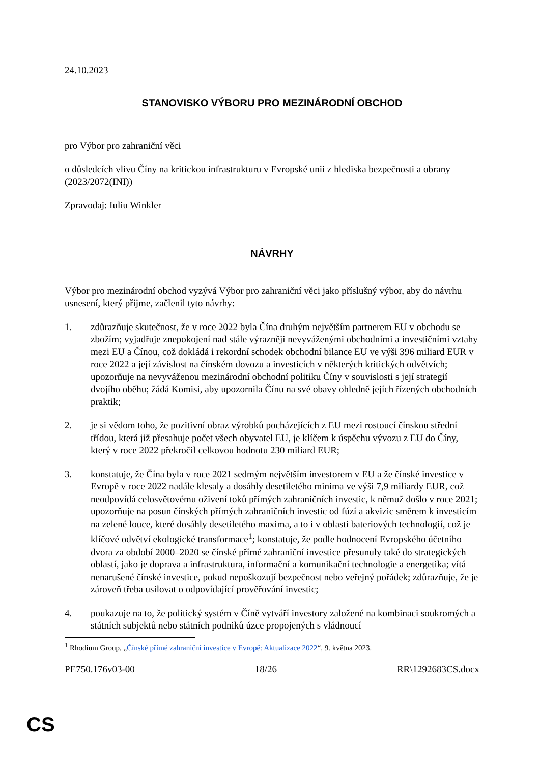24.10.2023
STANOVISKO VÝBORU PRO MEZINÁRODNÍ OBCHOD
pro Výbor pro zahraniční věci
o důsledcích vlivu Číny na kritickou infrastrukturu v Evropské unii z hlediska bezpečnosti a obrany
(2023/2072(INI))
Zpravodaj: Iuliu Winkler
NÁVRHY
Výbor pro mezinárodní obchod vyzývá Výbor pro zahraniční věci jako příslušný výbor, aby do návrhu usnesení, který přijme, začlenil tyto návrhy:
1. zdůrazňuje skutečnost, že v roce 2022 byla Čína druhým největším partnerem EU v obchodu se zbožím; vyjadřuje znepokojení nad stále výrazněji nevyváženými obchodními a investičními vztahy mezi EU a Čínou, což dokládá i rekordní schodek obchodní bilance EU ve výši 396 miliard EUR v roce 2022 a její závislost na čínském dovozu a investicích v některých kritických odvětvích; upozorňuje na nevyváženou mezinárodní obchodní politiku Číny v souvislosti s její strategií dvojího oběhu; žádá Komisi, aby upozornila Čínu na své obavy ohledně jejích řízených obchodních praktik;
2. je si vědom toho, že pozitivní obraz výrobků pocházejících z EU mezi rostoucí čínskou střední třídou, která již přesahuje počet všech obyvatel EU, je klíčem k úspěchu vývozu z EU do Číny, který v roce 2022 překročil celkovou hodnotu 230 miliard EUR;
3. konstatuje, že Čína byla v roce 2021 sedmým největším investorem v EU a že čínské investice v Evropě v roce 2022 nadále klesaly a dosáhly desetiletého minima ve výši 7,9 miliardy EUR, což neodpovídá celosvětovému oživení toků přímých zahraničních investic, k němuž došlo v roce 2021; upozorňuje na posun čínských přímých zahraničních investic od fúzí a akvizic směrem k investicím na zelené louce, které dosáhly desetiletého maxima, a to i v oblasti bateriových technologií, což je klíčové odvětví ekologické transformace<sup>1</sup>; konstatuje, že podle hodnocení Evropského účetního dvora za období 2000–2020 se čínské přímé zahraniční investice přesunuly také do strategických oblastí, jako je doprava a infrastruktura, informační a komunikační technologie a energetika; vítá nenarušené čínské investice, pokud nepoškozují bezpečnost nebo veřejný pořádek; zdůrazňuje, že je zároveň třeba usilovat o odpovídající prověřování investic;
4. poukazuje na to, že politický systém v Číně vytváří investory založené na kombinaci soukromých a státních subjektů nebo státních podniků úzce propojených s vládnoucí
<sup>1</sup> Rhodium Group, „Čínské přímé zahraniční investice v Evropě: Aktualizace 2022“, 9. května 2023.
PE750.176v03-00 18/26 RR\1292683CS.docx
CS